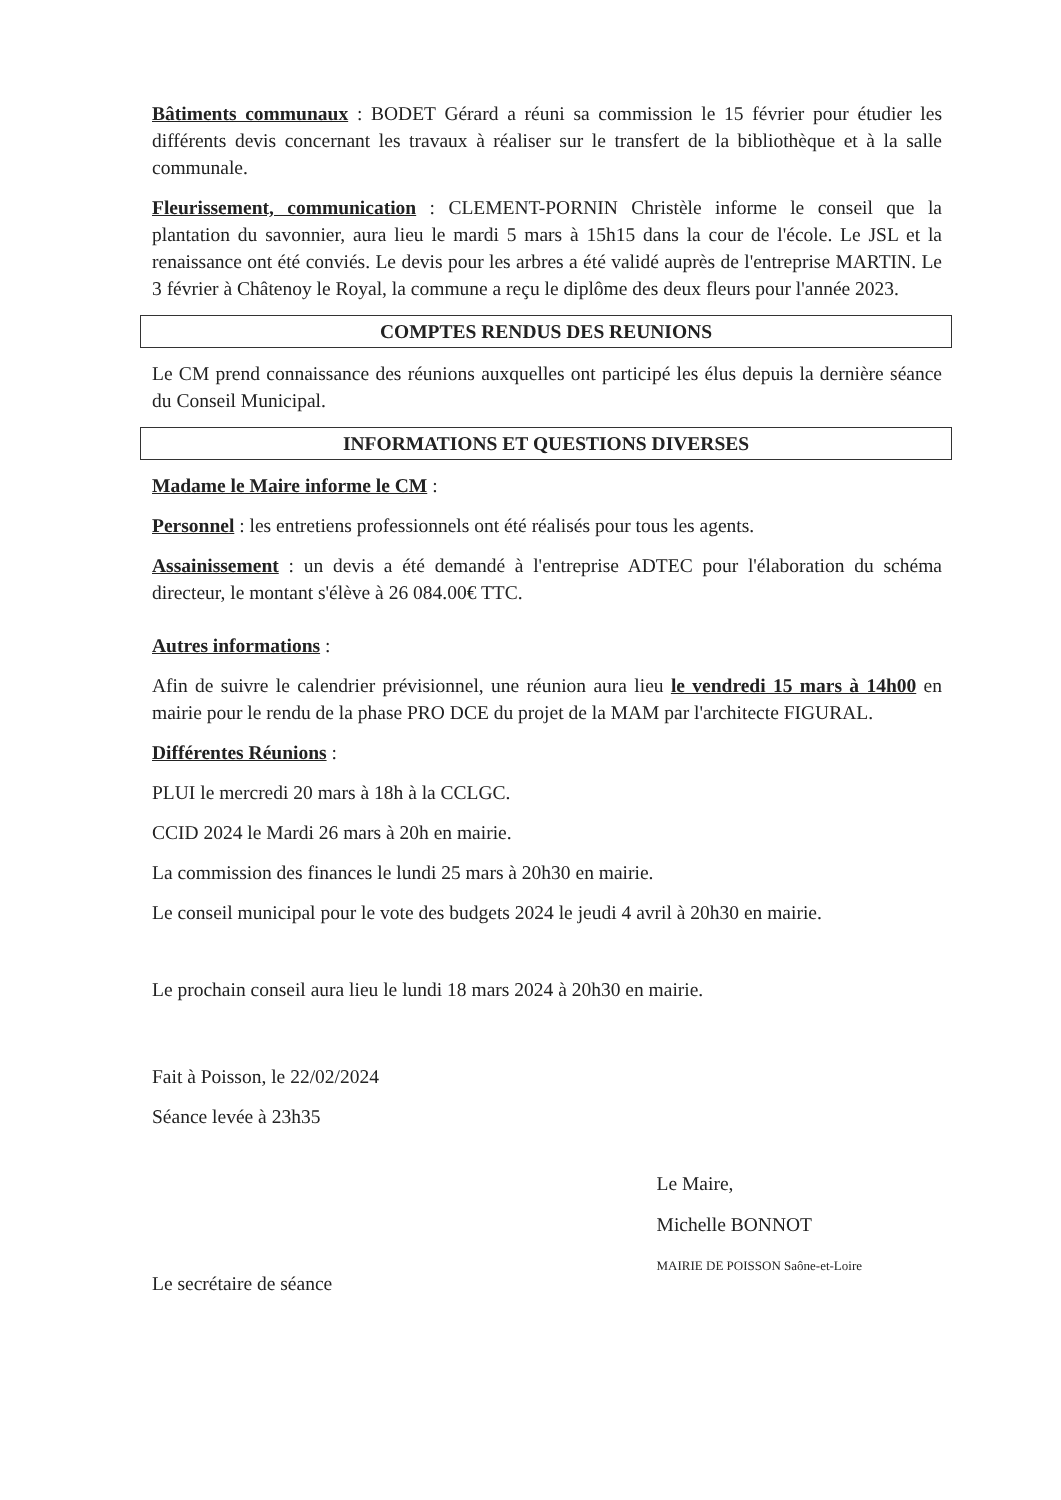Bâtiments communaux : BODET Gérard a réuni sa commission le 15 février pour étudier les différents devis concernant les travaux à réaliser sur le transfert de la bibliothèque et à la salle communale.
Fleurissement, communication : CLEMENT-PORNIN Christèle informe le conseil que la plantation du savonnier, aura lieu le mardi 5 mars à 15h15 dans la cour de l'école. Le JSL et la renaissance ont été conviés. Le devis pour les arbres a été validé auprès de l'entreprise MARTIN. Le 3 février à Châtenoy le Royal, la commune a reçu le diplôme des deux fleurs pour l'année 2023.
COMPTES RENDUS DES REUNIONS
Le CM prend connaissance des réunions auxquelles ont participé les élus depuis la dernière séance du Conseil Municipal.
INFORMATIONS ET QUESTIONS DIVERSES
Madame le Maire informe le CM :
Personnel : les entretiens professionnels ont été réalisés pour tous les agents.
Assainissement : un devis a été demandé à l'entreprise ADTEC pour l'élaboration du schéma directeur, le montant s'élève à 26 084.00€ TTC.
Autres informations :
Afin de suivre le calendrier prévisionnel, une réunion aura lieu le vendredi 15 mars à 14h00 en mairie pour le rendu de la phase PRO DCE du projet de la MAM par l'architecte FIGURAL.
Différentes Réunions :
PLUI le mercredi 20 mars à 18h à la CCLGC.
CCID 2024 le Mardi 26 mars à 20h en mairie.
La commission des finances le lundi 25 mars à 20h30 en mairie.
Le conseil municipal pour le vote des budgets 2024 le jeudi 4 avril à 20h30 en mairie.
Le prochain conseil aura lieu le lundi 18 mars 2024 à 20h30 en mairie.
Fait à Poisson, le 22/02/2024
Séance levée à 23h35
Le secrétaire de séance
Le Maire,
Michelle BONNOT
MAIRIE DE POISSON Saône-et-Loire